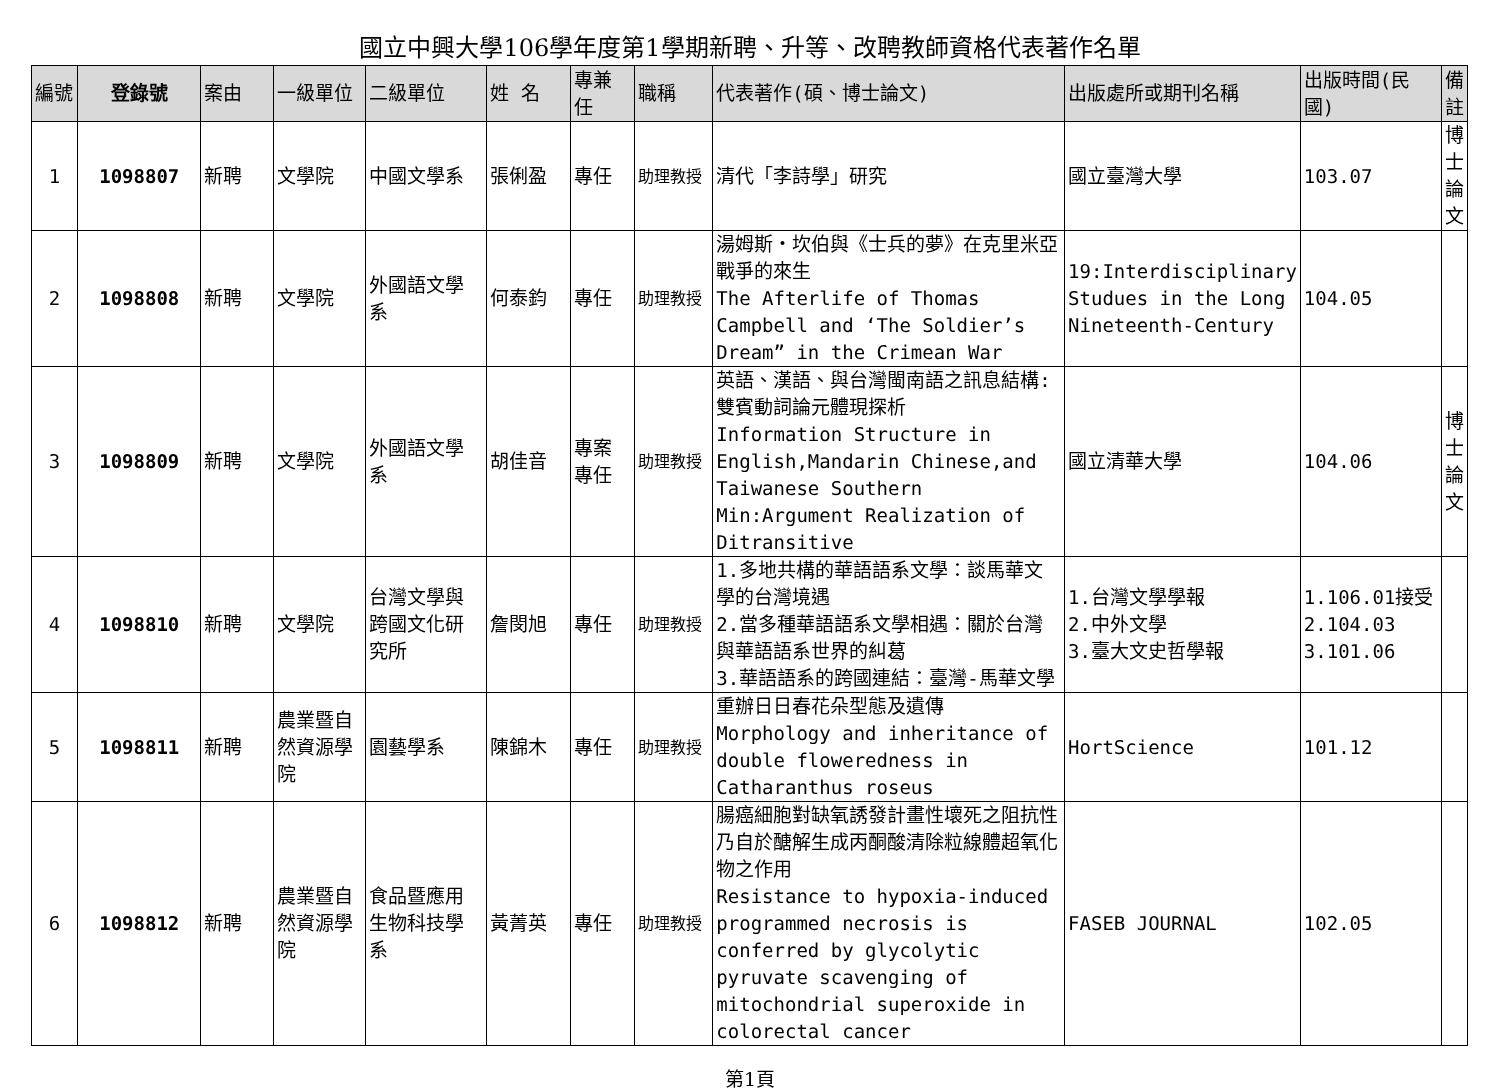國立中興大學106學年度第1學期新聘、升等、改聘教師資格代表著作名單
| 編號 | 登錄號 | 案由 | 一級單位 | 二級單位 | 姓 名 | 專兼任 | 職稱 | 代表著作(碩、博士論文) | 出版處所或期刊名稱 | 出版時間(民國) | 備註 |
| --- | --- | --- | --- | --- | --- | --- | --- | --- | --- | --- | --- |
| 1 | 1098807 | 新聘 | 文學院 | 中國文學系 | 張俐盈 | 專任 | 助理教授 | 清代「李詩學」研究 | 國立臺灣大學 | 103.07 | 博士論文 |
| 2 | 1098808 | 新聘 | 文學院 | 外國語文學系 | 何泰鈞 | 專任 | 助理教授 | 湯姆斯‧坎伯與《士兵的夢》在克里米亞戰爭的來生 The Afterlife of Thomas Campbell and ‘The Soldier’s Dream” in the Crimean War | 19:Interdisciplinary Studues in the Long Nineteenth-Century | 104.05 | |
| 3 | 1098809 | 新聘 | 文學院 | 外國語文學系 | 胡佳音 | 專案專任 | 助理教授 | 英語、漢語、與台灣閩南語之訊息結構:雙賓動詞論元體現探析 Information Structure in English,Mandarin Chinese,and Taiwanese Southern Min:Argument Realization of Ditransitive | 國立清華大學 | 104.06 | 博士論文 |
| 4 | 1098810 | 新聘 | 文學院 | 台灣文學與跨國文化研究所 | 詹閔旭 | 專任 | 助理教授 | 1.多地共構的華語語系文學：談馬華文學的台灣境遇 2.當多種華語語系文學相遇：關於台灣與華語語系世界的糾葛 3.華語語系的跨國連結：臺灣-馬華文學 | 1.台灣文學學報 2.中外文學 3.臺大文史哲學報 | 1.106.01接受 2.104.03 3.101.06 | |
| 5 | 1098811 | 新聘 | 農業暨自然資源學院 | 園藝學系 | 陳錦木 | 專任 | 助理教授 | 重辦日日春花朵型態及遺傳 Morphology and inheritance of double floweredness in Catharanthus roseus | HortScience | 101.12 | |
| 6 | 1098812 | 新聘 | 農業暨自然資源學院 | 食品暨應用生物科技學系 | 黃菁英 | 專任 | 助理教授 | 腸癌細胞對缺氧誘發計畫性壞死之阻抗性乃自於醣解生成丙酮酸清除粒線體超氧化物之作用 Resistance to hypoxia-induced programmed necrosis is conferred by glycolytic pyruvate scavenging of mitochondrial superoxide in colorectal cancer | FASEB JOURNAL | 102.05 | |
第1頁